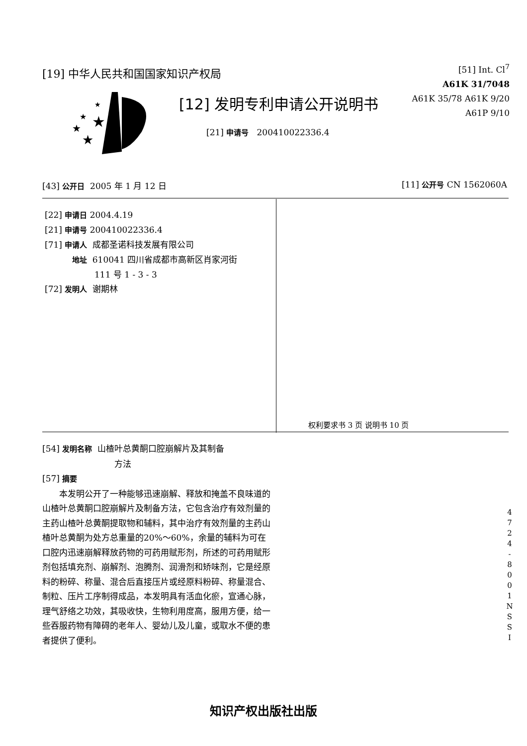[19] 中华人民共和国国家知识产权局
[51] Int. Cl<sup>7</sup>
A61K 31/7048
A61K 35/78 A61K 9/20
A61P 9/10
★
★
★
★
★
[12] 发明专利申请公开说明书
[21] 申请号 200410022336.4
[43] 公开日 2005 年 1 月 12 日 [11] 公开号 CN 1562060A
[22] 申请日 2004.4.19
[21] 申请号 200410022336.4
[71] 申请人 成都圣诺科技发展有限公司
地址 610041 四川省成都市高新区肖家河街
111 号 1 - 3 - 3
[72] 发明人 谢期林
权利要求书 3 页 说明书 10 页
[54] 发明名称 山楂叶总黄酮口腔崩解片及其制备
方法
[57] 摘要
本发明公开了一种能够迅速崩解、释放和掩盖不良味道的山楂叶总黄酮口腔崩解片及制备方法，它包含治疗有效剂量的主药山楂叶总黄酮提取物和辅料，其中治疗有效剂量的主药山楂叶总黄酮为处方总重量的20%～60%，余量的辅料为可在口腔内迅速崩解释放药物的可药用赋形剂，所述的可药用赋形剂包括填充剂、崩解剂、泡腾剂、润滑剂和矫味剂，它是经原料的粉碎、称量、混合后直接压片或经原料粉碎、称量混合、制粒、压片工序制得成品，本发明具有活血化瘀，宣通心脉，理气舒络之功效，其吸收快，生物利用度高，服用方便，给一些吞服药物有障碍的老年人、婴幼儿及儿童，或取水不便的患者提供了便利。
4
7
2
4
-
8
0
0
1
N
S
S
I
知识产权出版社出版